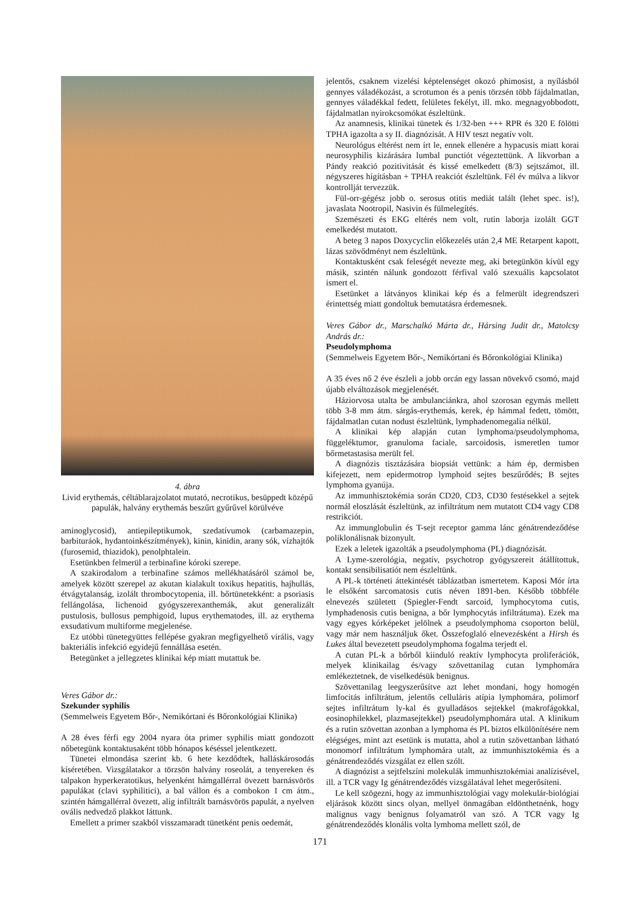4. ábra
Livid erythemás, céltáblarajzolatot mutató, necrotikus, besüppedt középű papulák, halvány erythemás beszűrt gyűrűvel körülvéve
aminoglycosid), antiepileptikumok, szedatívumok (carbamazepin, barbituráok, hydantoinkészítmények), kinin, kinidin, arany sók, vízhajtók (furosemid, thiazidok), penolphtalein.
Esetünkben felmerül a terbinafine kóroki szerepe.
A szakirodalom a terbinafine számos mellékhatásáról számol be, amelyek között szerepel az akutan kialakult toxikus hepatitis, hajhullás, étvágytalanság, izolált thrombocytopenia, ill. bőrtünetekként: a psoriasis fellángolása, lichenoid gyógyszerexanthemák, akut generalizált pustulosis, bullosus pemphigoid, lupus erythematodes, ill. az erythema exsudativum multiforme megjelenése.
Ez utóbbi tünetegyüttes fellépése gyakran megfigyelhető virális, vagy bakteriális infekció egyidejű fennállása esetén.
Betegünket a jellegzetes klinikai kép miatt mutattuk be.
Veres Gábor dr.:
Szekunder syphilis
(Semmelweis Egyetem Bőr-, Nemikórtani és Bőronkológiai Klinika)
A 28 éves férfi egy 2004 nyara óta primer syphilis miatt gondozott nőbetegünk kontaktusaként több hónapos késéssel jelentkezett.
Tünetei elmondása szerint kb. 6 hete kezdődtek, halláskárosodás kíséretében. Vizsgálatakor a törzsön halvány roseolát, a tenyereken és talpakon hyperkeratotikus, helyenként hámgallérral övezett barnásvörös papulákat (clavi syphilitici), a bal vállon és a combokon 1 cm átm., szintén hámgallérral övezett, alig infiltrált barnásvörös papulát, a nyelven ovális nedvedző plakkot láttunk.
Emellett a primer szakból visszamaradt tünetként penis oedemát,
jelentős, csaknem vizelési képtelenséget okozó phimosist, a nyílásból gennyes váladékozást, a scrotumon és a penis törzsén több fájdalmatlan, gennyes váladékkal fedett, felületes fekélyt, ill. mko. megnagyobbodott, fájdalmatlan nyirokcsomókat észleltünk.
Az anamnesis, klinikai tünetek és 1/32-ben +++ RPR és 320 E fölötti TPHA igazolta a sy II. diagnózisát. A HIV teszt negatív volt.
Neurológus eltérést nem írt le, ennek ellenére a hypacusis miatt korai neurosyphilis kizárására lumbal punctiót végeztettünk. A likvorban a Pándy reakció pozitivitását és kissé emelkedett (8/3) sejtszámot, ill. négyszeres hígításban + TPHA reakciót észleltünk. Fél év múlva a likvor kontrollját tervezzük.
Fül-orr-gégész jobb o. serosus otitis mediát talált (lehet spec. is!), javaslata Nootropil, Nasivin és fülmelegítés.
Szemészeti és EKG eltérés nem volt, rutin laborja izolált GGT emelkedést mutatott.
A beteg 3 napos Doxycyclin előkezelés után 2,4 ME Retarpent kapott, lázas szövődményt nem észleltünk.
Kontaktusként csak feleségét nevezte meg, aki betegünkön kívül egy másik, szintén nálunk gondozott férfival való szexuális kapcsolatot ismert el.
Esetünket a látványos klinikai kép és a felmerült idegrendszeri érintettség miatt gondoltuk bemutatásra érdemesnek.
Veres Gábor dr., Marschalkó Márta dr., Hársing Judit dr., Matolcsy András dr.:
Pseudolymphoma
(Semmelweis Egyetem Bőr-, Nemikórtani és Bőronkológiai Klinika)
A 35 éves nő 2 éve észleli a jobb orcán egy lassan növekvő csomó, majd újabb elváltozások megjelenését.
Háziorvosa utalta be ambulanciánkra, ahol szorosan egymás mellett több 3-8 mm átm. sárgás-erythemás, kerek, ép hámmal fedett, tömött, fájdalmatlan cutan nodust észleltünk, lymphadenomegalia nélkül.
A klinikai kép alapján cutan lymphoma/pseudolymphoma, függeléktumor, granuloma faciale, sarcoidosis, ismeretlen tumor bőrmetastasisa merült fel.
A diagnózis tisztázására biopsiát vettünk: a hám ép, dermisben kifejezett, nem epidermotrop lymphoid sejtes beszűrődés; B sejtes lymphoma gyanúja.
Az immunhisztokémia során CD20, CD3, CD30 festésekkel a sejtek normál eloszlását észleltünk, az infiltrátum nem mutatott CD4 vagy CD8 restrikciót.
Az immunglobulin és T-sejt receptor gamma lánc génátrendeződése poliklonálisnak bizonyult.
Ezek a leletek igazolták a pseudolymphoma (PL) diagnózisát.
A Lyme-szerológia, negatív, psychotrop gyógyszereit átállítottuk, kontakt sensibilisatiót nem észleltünk.
A PL-k történeti áttekintését táblázatban ismertetem. Kaposi Mór írta le elsőként sarcomatosis cutis néven 1891-ben. Később többféle elnevezés született (Spiegler-Fendt sarcoid, lymphocytoma cutis, lymphadenosis cutis benigna, a bőr lymphocytás infiltrátuma). Ezek ma vagy egyes kórképeket jelölnek a pseudolymphoma csoporton belül, vagy már nem használjuk őket. Összefoglaló elnevezésként a Hirsh és Lukes által bevezetett pseudolymphoma fogalma terjedt el.
A cutan PL-k a bőrből kiinduló reaktív lymphocyta proliferációk, melyek klinikailag és/vagy szövettanilag cutan lymphomára emlékeztetnek, de viselkedésük benignus.
Szövettanilag leegyszerűsítve azt lehet mondani, hogy homogén limfocitás infiltrátum, jelentős celluláris atípia lymphomára, polimorf sejtes infiltrátum ly-kal és gyulladásos sejtekkel (makrofágokkal, eosinophilekkel, plazmasejtekkel) pseudolymphomára utal. A klinikum és a rutin szövettan azonban a lymphoma és PL biztos elkülönítésére nem elégséges, mint azt esetünk is mutatta, ahol a rutin szövettanban látható monomorf infiltrátum lymphomára utalt, az immunhisztokémia és a génátrendeződés vizsgálat ez ellen szólt.
A diagnózist a sejtfelszíni molekulák immunhisztokémiai analízisével, ill. a TCR vagy Ig génátrendeződés vizsgálatával lehet megerősíteni.
Le kell szögezni, hogy az immunhisztológiai vagy molekulár-biológiai eljárások között sincs olyan, mellyel önmagában eldönthetnénk, hogy malignus vagy benignus folyamatról van szó. A TCR vagy Ig génátrendeződés klonális volta lymhoma mellett szól, de
171